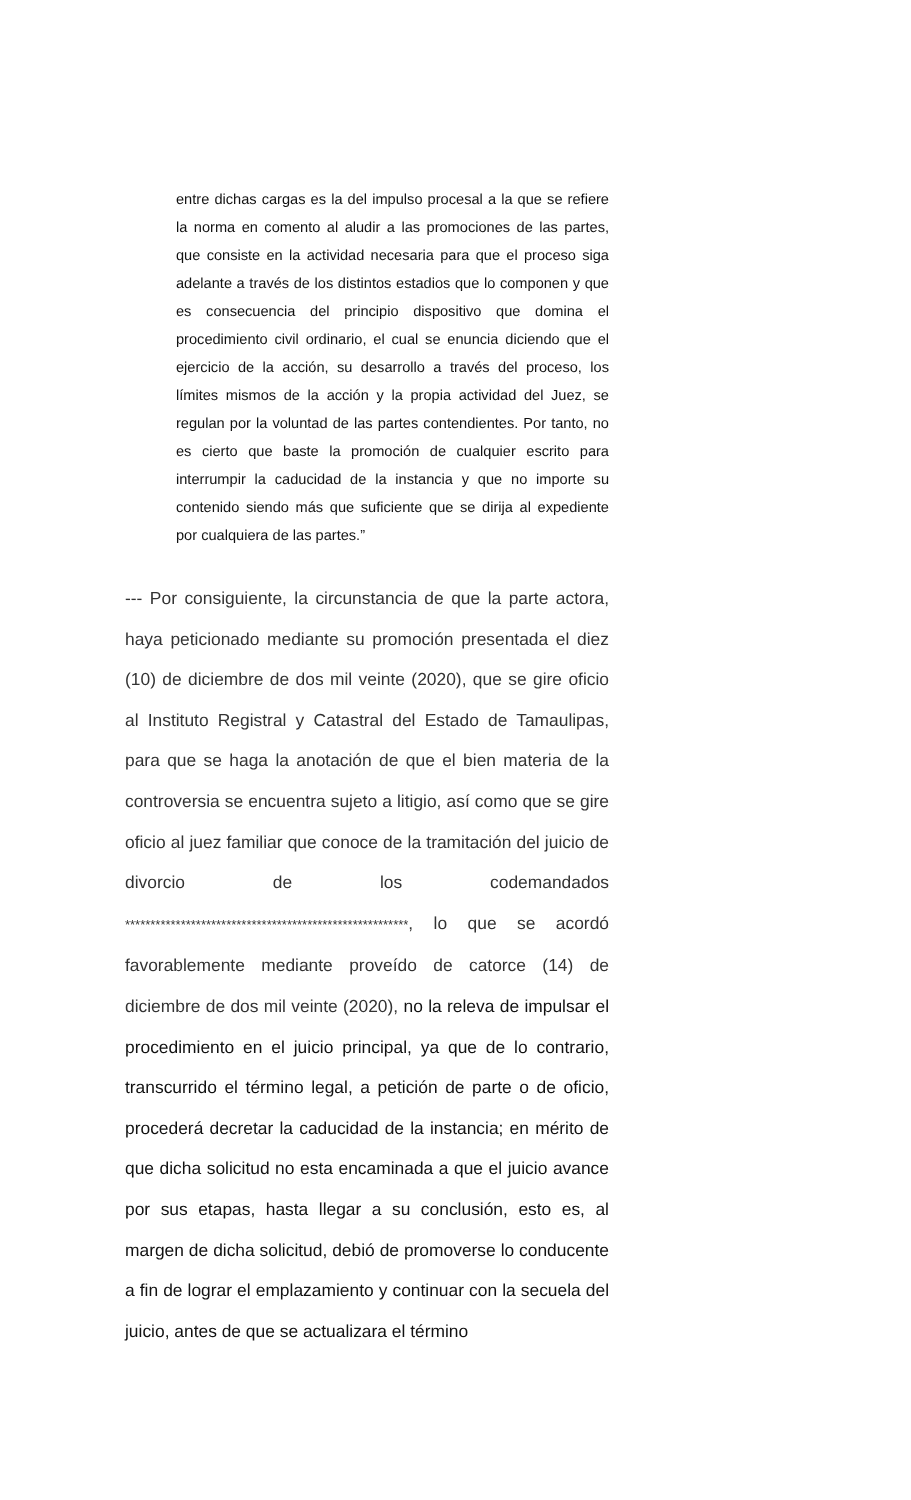entre dichas cargas es la del impulso procesal a la que se refiere la norma en comento al aludir a las promociones de las partes, que consiste en la actividad necesaria para que el proceso siga adelante a través de los distintos estadios que lo componen y que es consecuencia del principio dispositivo que domina el procedimiento civil ordinario, el cual se enuncia diciendo que el ejercicio de la acción, su desarrollo a través del proceso, los límites mismos de la acción y la propia actividad del Juez, se regulan por la voluntad de las partes contendientes. Por tanto, no es cierto que baste la promoción de cualquier escrito para interrumpir la caducidad de la instancia y que no importe su contenido siendo más que suficiente que se dirija al expediente por cualquiera de las partes.”
--- Por consiguiente, la circunstancia de que la parte actora, haya peticionado mediante su promoción presentada el diez (10) de diciembre de dos mil veinte (2020), que se gire oficio al Instituto Registral y Catastral del Estado de Tamaulipas, para que se haga la anotación de que el bien materia de la controversia se encuentra sujeto a litigio, así como que se gire oficio al juez familiar que conoce de la tramitación del juicio de divorcio de los codemandados ********************************************************, lo que se acordó favorablemente mediante proveído de catorce (14) de diciembre de dos mil veinte (2020), no la releva de impulsar el procedimiento en el juicio principal, ya que de lo contrario, transcurrido el término legal, a petición de parte o de oficio, procederá decretar la caducidad de la instancia; en mérito de que dicha solicitud no esta encaminada a que el juicio avance por sus etapas, hasta llegar a su conclusión, esto es, al margen de dicha solicitud, debió de promoverse lo conducente a fin de lograr el emplazamiento y continuar con la secuela del juicio, antes de que se actualizara el término